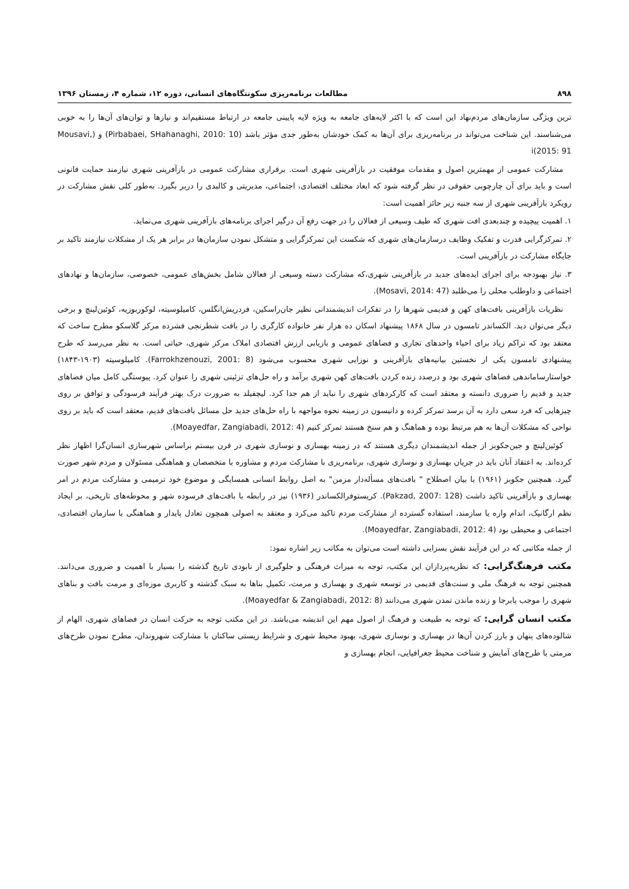۸۹۸ مطالعات برنامه‌ریزی سکونتگاه‌های انسانی، دوره ۱۲، شماره ۴، زمستان ۱۳۹۶
ترین ویژگی سازمان‌های مردم‌نهاد این است که با اکثر لایه‌های جامعه به ویژه لایه پایینی جامعه در ارتباط مستقیم‌اند و نیازها و توان‌های آن‌ها را به خوبی می‌شناسند. این شناخت می‌تواند در برنامه‌ریزی برای آن‌ها به کمک خودشان به‌طور جدی مؤثر باشد (Pirbabaei, SHahanaghi, 2010: 10) و (Mousavi, 2015: 91)i
مشارکت عمومی از مهمترین اصول و مقدمات موفقیت در بازآفرینی شهری است. برقراری مشارکت عمومی در بازآفرینی شهری نیازمند حمایت قانونی است و باید برای آن چارچوبی حقوقی در نظر گرفته شود که ابعاد مختلف اقتصادی، اجتماعی، مدیریتی و کالبدی را دربر بگیرد. به‌طور کلی نقش مشارکت در رویکرد بازآفرینی شهری از سه جنبه زیر حائز اهمیت است:
۱. اهمیت پیچیده و چندبعدی افت شهری که طیف وسیعی از فعالان را در جهت رفع آن درگیر اجرای برنامه‌های بازآفرینی شهری می‌نماید.
۲. تمرکزگرایی قدرت و تفکیک وظایف درسازمان‌های شهری که شکست این تمرکزگرایی و متشکل نمودن سازمان‌ها در برابر هر یک از مشکلات نیازمند تاکید بر جایگاه مشارکت در بازآفرینی است.
۳. نیاز بهبودجه برای اجرای ایده‌های جدید در بازآفرینی شهری،که مشارکت دسته وسیعی از فعالان شامل بخش‌های عمومی، خصوصی، سازمان‌ها و نهادهای اجتماعی و داوطلب محلی را می‌طلبد (Mosavi, 2014: 47).
نظریات بازآفرینی بافت‌های کهن و قدیمی شهرها را در تفکرات اندیشمندانی نظیر جان‌راسکین، فردریش‌انگلس، کامیلوسیته، لوکوربوزیه، کوئین‌لینچ و برخی دیگر می‌توان دید. الکساندر تامسون در سال ۱۸۶۸ پیشنهاد اسکان ده هزار نفر خانواده کارگری را در بافت شطرنجی فشرده مرکز گلاسکو مطرح ساخت که معتقد بود که تراکم زیاد برای احیاء واحدهای تجاری و فضاهای عمومی و بازیابی ارزش اقتصادی املاک مرکز شهری، حیاتی است. به نظر می‌رسد که طرح پیشنهادی تامسون یکی از نخستین بیانیه‌های بازآفرینی و نوزایی شهری محسوب می‌شود (Farrokhzenouzi, 2001: 8). کامیلوسیته (۱۹۰۳-۱۸۴۳) خواستارساماندهی فضاهای شهری بود و درصدد زنده کردن بافت‌های کهن شهری برآمد و راه حل‌های تزئینی شهری را عنوان کرد. پیوستگی کامل میان فضاهای جدید و قدیم را ضروری دانسته و معتقد است که کارکردهای شهری را نباید از هم جدا کرد. لیچفیلد به ضرورت درک بهتر فرآیند فرسودگی و توافق بر روی چیزهایی که فرد سعی دارد به آن برسد تمرکز کرده و دانیسون در زمینه نحوه مواجهه با راه حل‌های جدید حل مسائل بافت‌های قدیم، معتقد است که باید بر روی نواحی که مشکلات آن‌ها به هم مرتبط بوده و هماهنگ و هم سنخ هستند تمرکز کنیم (Moayedfar, Zangiabadi, 2012: 4).
کوئین‌لینچ و جین‌جکوبز از جمله اندیشمندان دیگری هستند که در زمینه بهسازی و نوسازی شهری در قرن بیستم براساس شهرسازی انسان‌گرا اظهار نظر کرده‌اند. به اعتقاد آنان باید در جریان بهسازی و نوسازی شهری، برنامه‌ریزی با مشارکت مردم و مشاوره با متخصصان و هماهنگی مسئولان و مردم شهر صورت گیرد. همچنین جکوبز (۱۹۶۱) با بیان اصطلاح " بافت‌های مسأله‌دار مزمن" به اصل روابط انسانی همسایگی و موضوع خود ترمیمی و مشارکت مردم در امر بهسازی و بازآفرینی تاکید داشت (Pakzad, 2007: 128). کریستوفرالکساندر (۱۹۳۶) نیز در رابطه با بافت‌های فرسوده شهر و محوطه‌های تاریخی، بر ایجاد نظم ارگانیک، اندام واره یا سازمند، استفاده گسترده از مشارکت مردم تاکید می‌کرد و معتقد به اصولی همچون تعادل پایدار و هماهنگی با سازمان اقتصادی، اجتماعی و محیطی بود (Moayedfar, Zangiabadi, 2012: 4).
از جمله مکاتبی که در این فرآیند نقش بسزایی داشته است می‌توان به مکاتب زیر اشاره نمود:
مکتب فرهنگ‌گرایی: که نظریه‌پردازان این مکتب، توجه به میراث فرهنگی و جلوگیری از نابودی تاریخ گذشته را بسیار با اهمیت و ضروری می‌دانند. همچنین توجه به فرهنگ ملی و سنت‌های قدیمی در توسعه شهری و بهسازی و مرمت، تکمیل بناها به سبک گذشته و کاربری موزه‌ای و مرمت بافت و بناهای شهری را موجب پابرجا و زنده ماندن تمدن شهری می‌دانند (Moayedfar & Zangiabadi, 2012: 8).
مکتب انسان گرایی: که توجه به طبیعت و فرهنگ از اصول مهم این اندیشه می‌باشد. در این مکتب توجه به حرکت انسان در فضاهای شهری، الهام از شالوده‌های پنهان و بارز کردن آن‌ها در بهسازی و نوسازی شهری، بهبود محیط شهری و شرایط زیستی ساکنان با مشارکت شهروندان، مطرح نمودن طرح‌های مرمتی با طرح‌های آمایش و شناخت محیط جغرافیایی، انجام بهسازی و